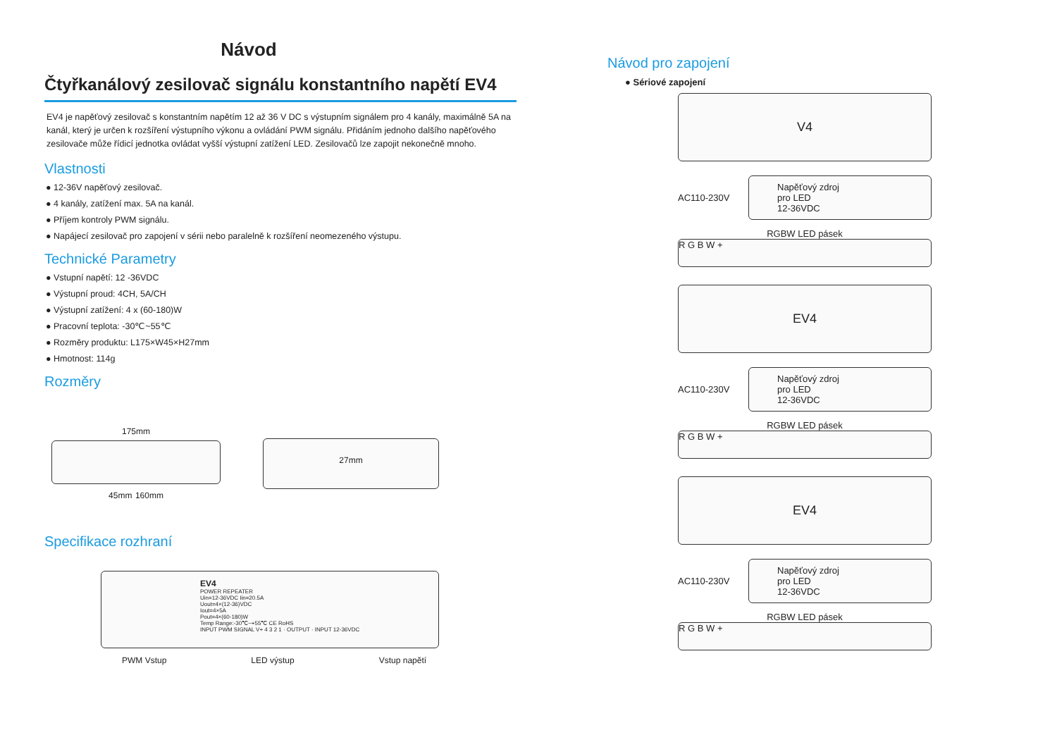Návod
Čtyřkanálový zesilovač signálu konstantního napětí EV4
EV4 je napěťový zesilovač s konstantním napětím 12 až 36 V DC s výstupním signálem pro 4 kanály, maximálně 5A na kanál, který je určen k rozšíření výstupního výkonu a ovládání PWM signálu. Přidáním jednoho dalšího napěťového zesilovače může řídicí jednotka ovládat vyšší výstupní zatížení LED. Zesilovačů lze zapojit nekonečně mnoho.
Vlastnosti
● 12-36V napěťový zesilovač.
● 4 kanály, zatížení max. 5A na kanál.
● Příjem kontroly PWM signálu.
● Napájecí zesilovač pro zapojení v sérii nebo paralelně k rozšíření neomezeného výstupu.
Technické Parametry
● Vstupní napětí: 12 -36VDC
● Výstupní proud: 4CH, 5A/CH
● Výstupní zatížení: 4 x (60-180)W
● Pracovní teplota: -30℃~55℃
● Rozměry produktu: L175×W45×H27mm
● Hmotnost: 114g
Rozměry
175mm
45mm 160mm
27mm
Specifikace rozhraní
EV4
POWER REPEATER
Uin=12-36VDC Iin=20.5A
Uout=4×(12-36)VDC
Iout=4×5A
Pout=4×(60-180)W
Temp Range:-30℃~+55℃ CE RoHS
INPUT PWM SIGNAL V+ 4 3 2 1 · OUTPUT · INPUT 12-36VDC
PWM Vstup LED výstup Vstup napětí
Návod pro zapojení
● Sériové zapojení
V4
AC110-230V
Napěťový zdroj
pro LED
12-36VDC
RGBW LED pásek
R G B W +
EV4
AC110-230V
Napěťový zdroj
pro LED
12-36VDC
RGBW LED pásek
R G B W +
EV4
AC110-230V
Napěťový zdroj
pro LED
12-36VDC
RGBW LED pásek
R G B W +